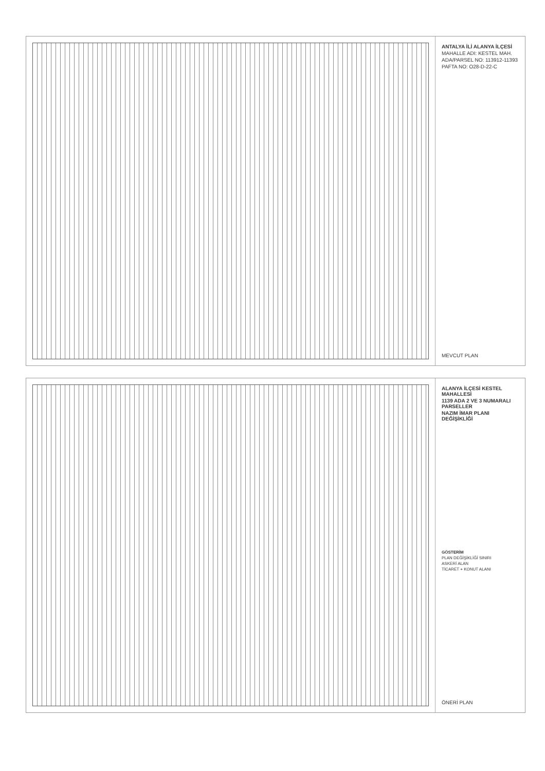ANTALYA İLİ ALANYA İLÇESİ
MAHALLE ADI: KESTEL MAH.
ADA/PARSEL NO: 113912-11393
PAFTA NO: O28-D-22-C
MEVCUT PLAN
ALANYA İLÇESİ KESTEL MAHALLESİ
1139 ADA 2 VE 3 NUMARALI PARSELLER
NAZIM İMAR PLANI DEĞİŞİKLİĞİ
GÖSTERİM
PLAN DEĞİŞİKLİĞİ SINIRI
ASKERİ ALAN
TİCARET + KONUT ALANI
ÖNERİ PLAN